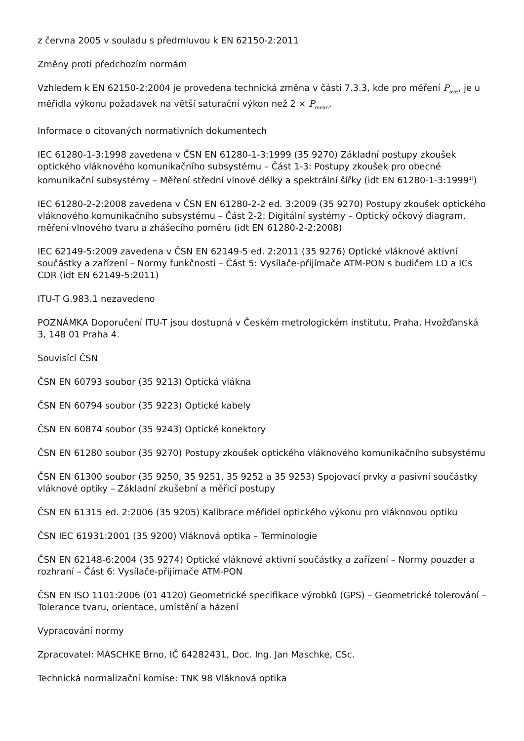z června 2005 v souladu s předmluvou k EN 62150-2:2011
Změny proti předchozím normám
Vzhledem k EN 62150-2:2004 je provedena technická změna v části 7.3.3, kde pro měření P<sub>ave</sub>, je u měřidla výkonu požadavek na větší saturační výkon než 2 × P<sub>mean</sub>.
Informace o citovaných normativních dokumentech
IEC 61280-1-3:1998 zavedena v ČSN EN 61280-1-3:1999 (35 9270) Základní postupy zkoušek optického vláknového komunikačního subsystému – Část 1-3: Postupy zkoušek pro obecné komunikační subsystémy – Měření střední vlnové délky a spektrální šířky (idt EN 61280-1-3:1999<sup>1)</sup>)
IEC 61280-2-2:2008 zavedena v ČSN EN 61280-2-2 ed. 3:2009 (35 9270) Postupy zkoušek optického vláknového komunikačního subsystému – Část 2-2: Digitální systémy – Optický očkový diagram, měření vlnového tvaru a zhášecího poměru (idt EN 61280-2-2:2008)
IEC 62149-5:2009 zavedena v ČSN EN 62149-5 ed. 2:2011 (35 9276) Optické vláknové aktivní součástky a zařízení – Normy funkčnosti – Část 5: Vysílače-přijímače ATM-PON s budičem LD a ICs CDR (idt EN 62149-5:2011)
ITU-T G.983.1 nezavedeno
POZNÁMKA Doporučení ITU-T jsou dostupná v Českém metrologickém institutu, Praha, Hvožďanská 3, 148 01 Praha 4.
Souvisící ČSN
ČSN EN 60793 soubor (35 9213) Optická vlákna
ČSN EN 60794 soubor (35 9223) Optické kabely
ČSN EN 60874 soubor (35 9243) Optické konektory
ČSN EN 61280 soubor (35 9270) Postupy zkoušek optického vláknového komunikačního subsystému
ČSN EN 61300 soubor (35 9250, 35 9251, 35 9252 a 35 9253) Spojovací prvky a pasivní součástky vláknové optiky – Základní zkušební a měřicí postupy
ČSN EN 61315 ed. 2:2006 (35 9205) Kalibrace měřidel optického výkonu pro vláknovou optiku
ČSN IEC 61931:2001 (35 9200) Vláknová optika – Terminologie
ČSN EN 62148-6:2004 (35 9274) Optické vláknové aktivní součástky a zařízení – Normy pouzder a rozhraní – Část 6: Vysílače-přijímače ATM-PON
ČSN EN ISO 1101:2006 (01 4120) Geometrické specifikace výrobků (GPS) – Geometrické tolerování – Tolerance tvaru, orientace, umístění a házení
Vypracování normy
Zpracovatel: MASCHKE Brno, IČ 64282431, Doc. Ing. Jan Maschke, CSc.
Technická normalizační komise: TNK 98 Vláknová optika